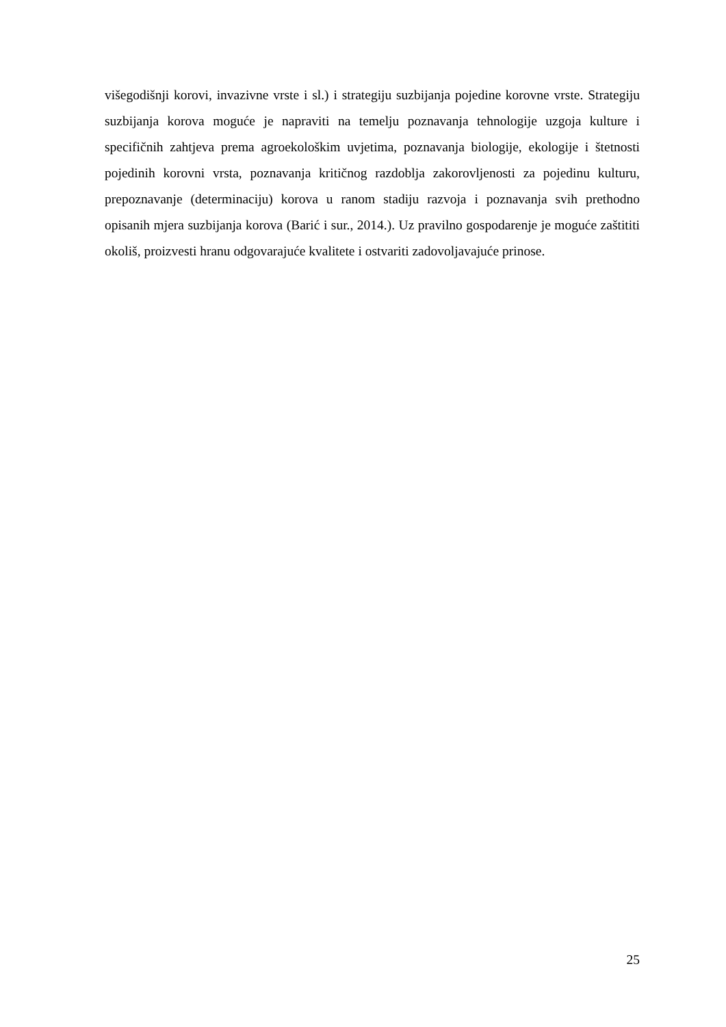višegodišnji korovi, invazivne vrste i sl.) i strategiju suzbijanja pojedine korovne vrste. Strategiju suzbijanja korova moguće je napraviti na temelju poznavanja tehnologije uzgoja kulture i specifičnih zahtjeva prema agroekološkim uvjetima, poznavanja biologije, ekologije i štetnosti pojedinih korovni vrsta, poznavanja kritičnog razdoblja zakorovljenosti za pojedinu kulturu, prepoznavanje (determinaciju) korova u ranom stadiju razvoja i poznavanja svih prethodno opisanih mjera suzbijanja korova (Barić i sur., 2014.). Uz pravilno gospodarenje je moguće zaštititi okoliš, proizvesti hranu odgovarajuće kvalitete i ostvariti zadovoljavajuće prinose.
25